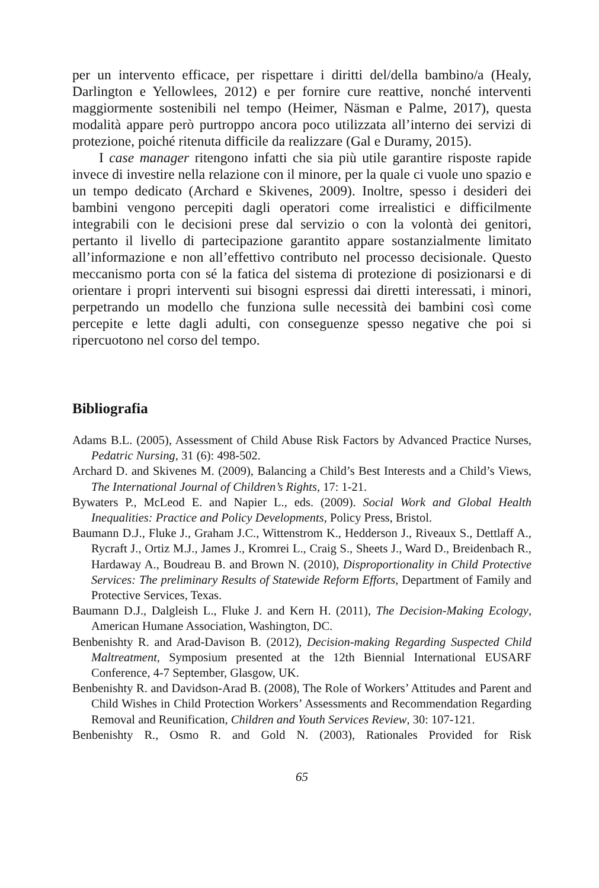per un intervento efficace, per rispettare i diritti del/della bambino/a (Healy, Darlington e Yellowlees, 2012) e per fornire cure reattive, nonché interventi maggiormente sostenibili nel tempo (Heimer, Näsman e Palme, 2017), questa modalità appare però purtroppo ancora poco utilizzata all’interno dei servizi di protezione, poiché ritenuta difficile da realizzare (Gal e Duramy, 2015).
I case manager ritengono infatti che sia più utile garantire risposte rapide invece di investire nella relazione con il minore, per la quale ci vuole uno spazio e un tempo dedicato (Archard e Skivenes, 2009). Inoltre, spesso i desideri dei bambini vengono percepiti dagli operatori come irrealistici e difficilmente integrabili con le decisioni prese dal servizio o con la volontà dei genitori, pertanto il livello di partecipazione garantito appare sostanzialmente limitato all’informazione e non all’effettivo contributo nel processo decisionale. Questo meccanismo porta con sé la fatica del sistema di protezione di posizionarsi e di orientare i propri interventi sui bisogni espressi dai diretti interessati, i minori, perpetrando un modello che funziona sulle necessità dei bambini così come percepite e lette dagli adulti, con conseguenze spesso negative che poi si ripercuotono nel corso del tempo.
Bibliografia
Adams B.L. (2005), Assessment of Child Abuse Risk Factors by Advanced Practice Nurses, Pedatric Nursing, 31 (6): 498-502.
Archard D. and Skivenes M. (2009), Balancing a Child’s Best Interests and a Child’s Views, The International Journal of Children’s Rights, 17: 1-21.
Bywaters P., McLeod E. and Napier L., eds. (2009). Social Work and Global Health Inequalities: Practice and Policy Developments, Policy Press, Bristol.
Baumann D.J., Fluke J., Graham J.C., Wittenstrom K., Hedderson J., Riveaux S., Dettlaff A., Rycraft J., Ortiz M.J., James J., Kromrei L., Craig S., Sheets J., Ward D., Breidenbach R., Hardaway A., Boudreau B. and Brown N. (2010), Disproportionality in Child Protective Services: The preliminary Results of Statewide Reform Efforts, Department of Family and Protective Services, Texas.
Baumann D.J., Dalgleish L., Fluke J. and Kern H. (2011), The Decision-Making Ecology, American Humane Association, Washington, DC.
Benbenishty R. and Arad-Davison B. (2012), Decision-making Regarding Suspected Child Maltreatment, Symposium presented at the 12th Biennial International EUSARF Conference, 4-7 September, Glasgow, UK.
Benbenishty R. and Davidson-Arad B. (2008), The Role of Workers’ Attitudes and Parent and Child Wishes in Child Protection Workers’ Assessments and Recommendation Regarding Removal and Reunification, Children and Youth Services Review, 30: 107-121.
Benbenishty R., Osmo R. and Gold N. (2003), Rationales Provided for Risk
65